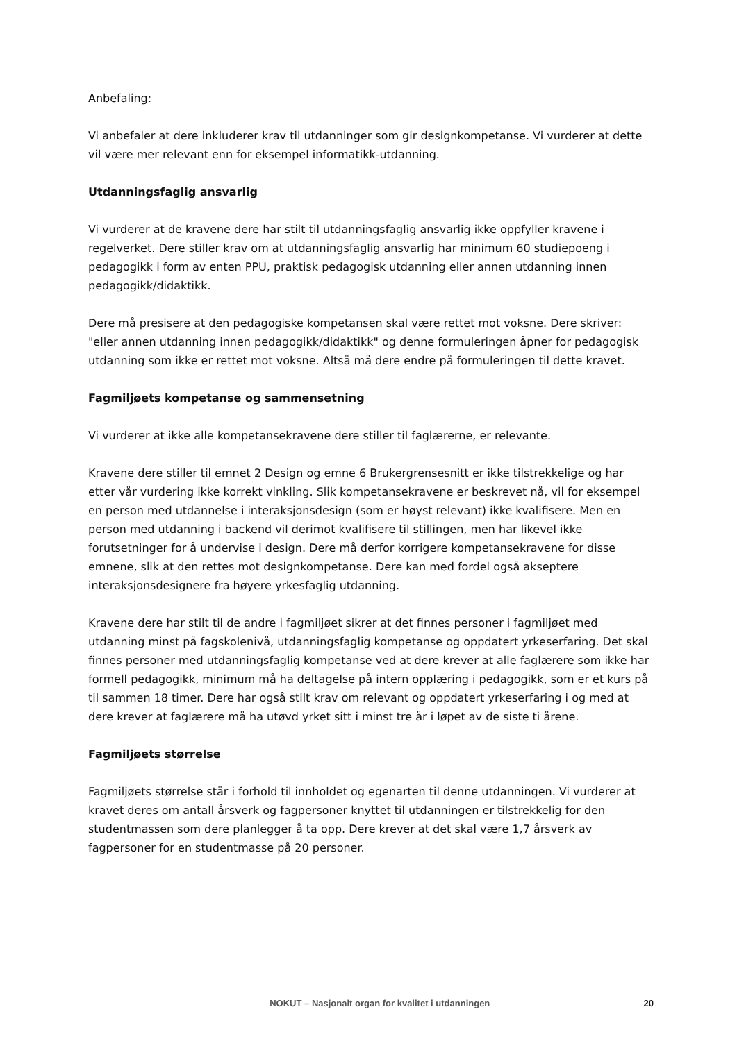Anbefaling:
Vi anbefaler at dere inkluderer krav til utdanninger som gir designkompetanse. Vi vurderer at dette vil være mer relevant enn for eksempel informatikk-utdanning.
Utdanningsfaglig ansvarlig
Vi vurderer at de kravene dere har stilt til utdanningsfaglig ansvarlig ikke oppfyller kravene i regelverket. Dere stiller krav om at utdanningsfaglig ansvarlig har minimum 60 studiepoeng i pedagogikk i form av enten PPU, praktisk pedagogisk utdanning eller annen utdanning innen pedagogikk/didaktikk.
Dere må presisere at den pedagogiske kompetansen skal være rettet mot voksne. Dere skriver: "eller annen utdanning innen pedagogikk/didaktikk" og denne formuleringen åpner for pedagogisk utdanning som ikke er rettet mot voksne. Altså må dere endre på formuleringen til dette kravet.
Fagmiljøets kompetanse og sammensetning
Vi vurderer at ikke alle kompetansekravene dere stiller til faglærerne, er relevante.
Kravene dere stiller til emnet 2 Design og emne 6 Brukergrensesnitt er ikke tilstrekkelige og har etter vår vurdering ikke korrekt vinkling. Slik kompetansekravene er beskrevet nå, vil for eksempel en person med utdannelse i interaksjonsdesign (som er høyst relevant) ikke kvalifisere. Men en person med utdanning i backend vil derimot kvalifisere til stillingen, men har likevel ikke forutsetninger for å undervise i design. Dere må derfor korrigere kompetansekravene for disse emnene, slik at den rettes mot designkompetanse. Dere kan med fordel også akseptere interaksjonsdesignere fra høyere yrkesfaglig utdanning.
Kravene dere har stilt til de andre i fagmiljøet sikrer at det finnes personer i fagmiljøet med utdanning minst på fagskolenivå, utdanningsfaglig kompetanse og oppdatert yrkeserfaring. Det skal finnes personer med utdanningsfaglig kompetanse ved at dere krever at alle faglærere som ikke har formell pedagogikk, minimum må ha deltagelse på intern opplæring i pedagogikk, som er et kurs på til sammen 18 timer. Dere har også stilt krav om relevant og oppdatert yrkeserfaring i og med at dere krever at faglærere må ha utøvd yrket sitt i minst tre år i løpet av de siste ti årene.
Fagmiljøets størrelse
Fagmiljøets størrelse står i forhold til innholdet og egenarten til denne utdanningen. Vi vurderer at kravet deres om antall årsverk og fagpersoner knyttet til utdanningen er tilstrekkelig for den studentmassen som dere planlegger å ta opp. Dere krever at det skal være 1,7 årsverk av fagpersoner for en studentmasse på 20 personer.
NOKUT – Nasjonalt organ for kvalitet i utdanningen 20